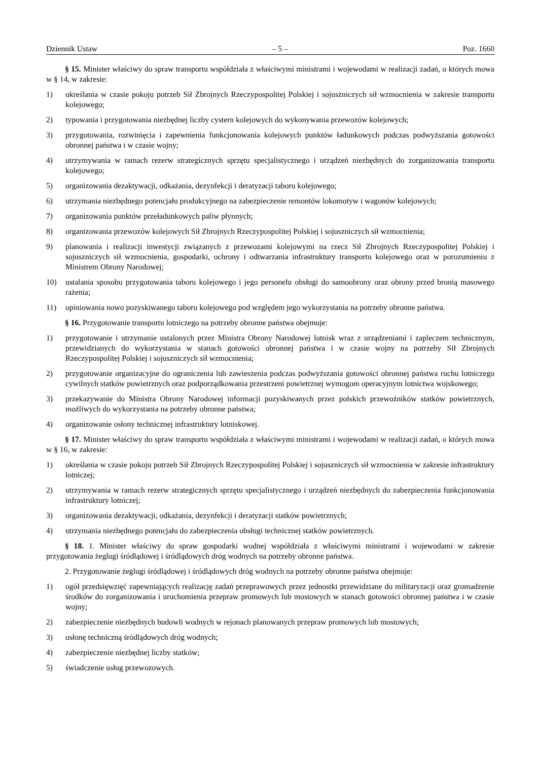Dziennik Ustaw – 5 – Poz. 1660
§ 15. Minister właściwy do spraw transportu współdziała z właściwymi ministrami i wojewodami w realizacji zadań, o których mowa w § 14, w zakresie:
1) określania w czasie pokoju potrzeb Sił Zbrojnych Rzeczypospolitej Polskiej i sojuszniczych sił wzmocnienia w zakresie transportu kolejowego;
2) typowania i przygotowania niezbędnej liczby cystern kolejowych do wykonywania przewozów kolejowych;
3) przygotowania, rozwinięcia i zapewnienia funkcjonowania kolejowych punktów ładunkowych podczas podwyższania gotowości obronnej państwa i w czasie wojny;
4) utrzymywania w ramach rezerw strategicznych sprzętu specjalistycznego i urządzeń niezbędnych do zorganizowania transportu kolejowego;
5) organizowania dezaktywacji, odkażania, dezynfekcji i deratyzacji taboru kolejowego;
6) utrzymania niezbędnego potencjału produkcyjnego na zabezpieczenie remontów lokomotyw i wagonów kolejowych;
7) organizowania punktów przeładunkowych paliw płynnych;
8) organizowania przewozów kolejowych Sił Zbrojnych Rzeczypospolitej Polskiej i sojuszniczych sił wzmocnienia;
9) planowania i realizacji inwestycji związanych z przewozami kolejowymi na rzecz Sił Zbrojnych Rzeczypospolitej Polskiej i sojuszniczych sił wzmocnienia, gospodarki, ochrony i odtwarzania infrastruktury transportu kolejowego oraz w porozumieniu z Ministrem Obrony Narodowej;
10) ustalania sposobu przygotowania taboru kolejowego i jego personelu obsługi do samoobrony oraz obrony przed bronią masowego rażenia;
11) opiniowania nowo pozyskiwanego taboru kolejowego pod względem jego wykorzystania na potrzeby obronne państwa.
§ 16. Przygotowanie transportu lotniczego na potrzeby obronne państwa obejmuje:
1) przygotowanie i utrzymanie ustalonych przez Ministra Obrony Narodowej lotnisk wraz z urządzeniami i zapleczem technicznym, przewidzianych do wykorzystania w stanach gotowości obronnej państwa i w czasie wojny na potrzeby Sił Zbrojnych Rzeczypospolitej Polskiej i sojuszniczych sił wzmocnienia;
2) przygotowanie organizacyjne do ograniczenia lub zawieszenia podczas podwyższania gotowości obronnej państwa ruchu lotniczego cywilnych statków powietrznych oraz podporządkowania przestrzeni powietrznej wymogom operacyjnym lotnictwa wojskowego;
3) przekazywanie do Ministra Obrony Narodowej informacji pozyskiwanych przez polskich przewoźników statków powietrznych, możliwych do wykorzystania na potrzeby obronne państwa;
4) organizowanie osłony technicznej infrastruktury lotniskowej.
§ 17. Minister właściwy do spraw transportu współdziała z właściwymi ministrami i wojewodami w realizacji zadań, o których mowa w § 16, w zakresie:
1) określania w czasie pokoju potrzeb Sił Zbrojnych Rzeczypospolitej Polskiej i sojuszniczych sił wzmocnienia w zakresie infrastruktury lotniczej;
2) utrzymywania w ramach rezerw strategicznych sprzętu specjalistycznego i urządzeń niezbędnych do zabezpieczenia funkcjonowania infrastruktury lotniczej;
3) organizowania dezaktywacji, odkażania, dezynfekcji i deratyzacji statków powietrznych;
4) utrzymania niezbędnego potencjału do zabezpieczenia obsługi technicznej statków powietrznych.
§ 18. 1. Minister właściwy do spraw gospodarki wodnej współdziała z właściwymi ministrami i wojewodami w zakresie przygotowania żeglugi śródlądowej i śródlądowych dróg wodnych na potrzeby obronne państwa.
2. Przygotowanie żeglugi śródlądowej i śródlądowych dróg wodnych na potrzeby obronne państwa obejmuje:
1) ogół przedsięwzięć zapewniających realizację zadań przeprawowych przez jednostki przewidziane do militaryzacji oraz gromadzenie środków do zorganizowania i uruchomienia przepraw promowych lub mostowych w stanach gotowości obronnej państwa i w czasie wojny;
2) zabezpieczenie niezbędnych budowli wodnych w rejonach planowanych przepraw promowych lub mostowych;
3) osłonę techniczną śródlądowych dróg wodnych;
4) zabezpieczenie niezbędnej liczby statków;
5) świadczenie usług przewozowych.